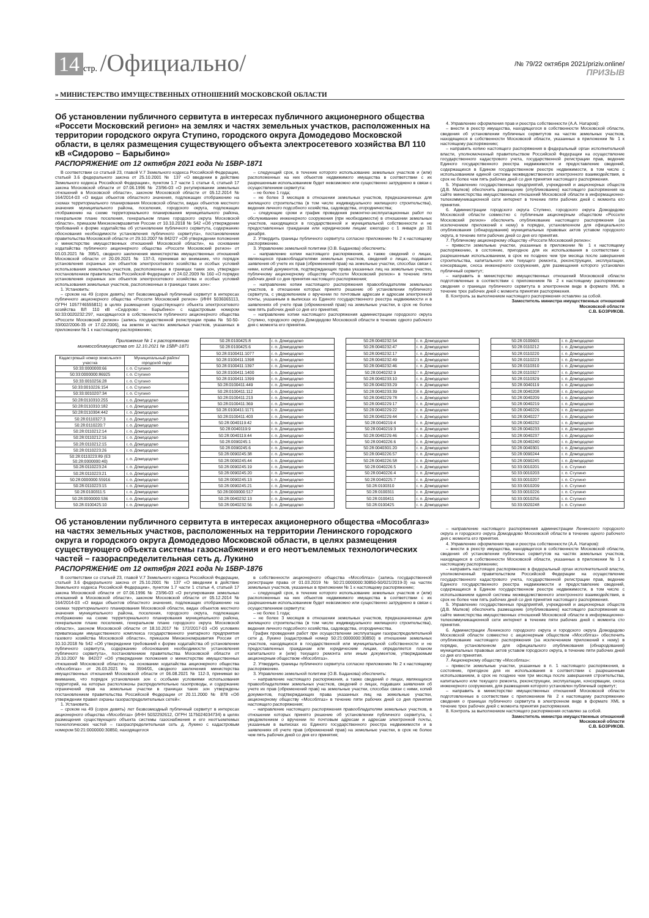14 стр. /Официально/
/№ 79/22 октября 2021/priziv.online/
ПРИЗЫВ
» МИНИСТЕРСТВО ИМУЩЕСТВЕННЫХ ОТНОШЕНИЙ МОСКОВСКОЙ ОБЛАСТИ
Об установлении публичного сервитута в интересах публичного акционерного общества «Россети Московский регион» на землях и частях земельных участков, расположенных на территории городского округа Ступино, городского округа Домодедово Московской области, в целях размещения существующего объекта электросетевого хозяйства ВЛ 110 кВ «Сидорово – Барыбино»
РАСПОРЯЖЕНИЕ от 12 октября 2021 года № 15ВР-1871
В соответствии со статьей 23, главой V.7 Земельного кодекса Российской Федерации, статьей 3.6 федерального закона от 25.10.2001 № 137 «О введении в действие Земельного кодекса Российской Федерации», пунктом 1.7 части 1 статьи 4, статьей 17 закона Московской области от 07.06.1996 № 23/96-03 «О регулировании земельных отношений в Московской области», законом Московской области от 05.12.2014 № 164/2014-03 «О видах объектов областного значения, подлежащих отображению на схемах территориального планирования Московской области, видах объектов местного значения муниципального района, поселения, городского округа, подлежащих отображению на схеме территориального планирования муниципального района, генеральном плане поселения, генеральном плане городского округа Московской области», приказом Минэкономразвития России от 10.10.2018 № 542 «Об утверждении требований к форме ходатайства об установлении публичного сервитута, содержанию обоснования необходимости установления публичного сервитута», постановлением правительства Московской области от 29.10.2007 № 842/27 «Об утверждении положения о министерстве имущественных отношений Московской области», на основании ходатайства публичного акционерного общества «Россети Московский регион» от 03.03.2021 № 395/1, сводного заключения министерства имущественных отношений Московской области от 20.09.2021 № 137-3, принимая во внимание, что порядок установления охранных зон объектов электросетевого хозяйства и особых условий использования земельных участков, расположенных в границах таких зон, утвержден постановлением правительства Российской Федерации от 24.02.2009 № 160 «О порядке установления охранных зон объектов электросетевого хозяйства и особых условий использования земельных участков, расположенных в границах таких зон»:
1. Установить:
– сроком на 49 (сорок девять) лет безвозмездный публичный сервитут в интересах публичного акционерного общества «Россети Московский регион» (ИНН 5036065113, ОГРН 1057746555811) в целях размещения существующего объекта электросетевого хозяйства ВЛ 110 кВ «Сидорово – Барыбино» с кадастровым номером 50:33:0020232:297, находящегося в собственности публичного акционерного общества «Россети Московский регион» (запись государственной регистрации права № 50-50-33/002/2006-35 от 17.02.2006), на землях и частях земельных участков, указанных в приложении № 1 к настоящему распоряжению;
– следующий срок, в течение которого использование земельных участков и (или) расположенных на них объектов недвижимого имущества в соответствии с их разрешенным использованием будет невозможно или существенно затруднено в связи с осуществлением сервитута:
– не более 1 года;
– не более 3 месяцев в отношении земельных участков, предназначенных для жилищного строительства (в том числе индивидуального жилищного строительства), ведения личного подсобного хозяйства, садоводства, огородничества;
– следующие сроки и график проведения ремонтно-эксплуатационных работ по обслуживанию инженерного сооружения (при необходимости) в отношении земельных участков, находящихся в государственной и муниципальной собственности и не предоставленных гражданам или юридическим лицам: ежегодно с 1 января до 31 декабря.
2. Утвердить границы публичного сервитута согласно приложению № 2 к настоящему распоряжению.
3. Управлению земельной политики (О.В. Баданова) обеспечить:
– направление копии настоящего распоряжения, а также сведений о лицах, являющихся правообладателями земельных участков, сведений о лицах, подавших заявления об учете их прав (обременений прав) на земельные участки, способах связи с ними, копий документов, подтверждающих права указанных лиц на земельные участки, публичному акционерному обществу «Россети Московский регион» в течение пяти рабочих дней со дня принятия настоящего распоряжения;
– направление копии настоящего распоряжения правообладателям земельных участков, в отношении которых принято решение об установлении публичного сервитута, с уведомлением о вручении по почтовым адресам и адресам электронной почты, указанным в выписках из Единого государственного реестра недвижимости и в заявлениях об учете прав (обременений прав) на земельные участки, в срок не более чем пять рабочих дней со дня его принятия;
– направление копии настоящего распоряжения администрации городского округа Ступино, городского округа Домодедово Московской области в течение одного рабочего дня с момента его принятия.
4. Управлению оформления прав и реестра собственности (А.А. Натаров):
– внести в реестр имущества, находящегося в собственности Московской области, сведения об установлении публичных сервитутов на частях земельных участков, находящихся в собственности Московской области, указанных в приложении № 1 к настоящему распоряжению;
– направить копию настоящего распоряжения в федеральный орган исполнительной власти, уполномоченный правительством Российской Федерации на осуществление государственного кадастрового учета, государственной регистрации прав, ведение Единого государственного реестра недвижимости и предоставление сведений, содержащихся в Едином государственном реестре недвижимости, в том числе с использованием единой системы межведомственного электронного взаимодействия, в срок не более чем пять рабочих дней со дня принятия настоящего распоряжения.
5. Управлению государственных предприятий, учреждений и акционерных обществ (Д.В. Малков) обеспечить размещение (опубликование) настоящего распоряжения на сайте министерства имущественных отношений Московской области в информационно-телекоммуникационной сети интернет в течение пяти рабочих дней с момента его принятия.
6. Администрации городского округа Ступино, городского округа Домодедово Московской области совместно с публичным акционерным обществом «Россети Московский регион» обеспечить опубликование настоящего распоряжения (за исключением приложений к нему) в порядке, установленном для официального опубликования (обнародования) муниципальных правовых актов уставом городского округа, в течение пяти рабочих дней со дня его принятия.
7. Публичному акционерному обществу «Россети Московский регион»:
– привести земельные участки, указанные в приложении № 1 к настоящему распоряжению, в состояние, пригодное для их использования в соответствии с разрешенным использованием, в срок не позднее чем три месяца после завершения строительства, капитального или текущего ремонта, реконструкции, эксплуатации, консервации, сноса инженерного сооружения, для размещения которого установлен публичный сервитут;
– направить в министерство имущественных отношений Московской области подготовленные в соответствии с приложением № 2 к настоящему распоряжению сведения о границах публичного сервитута в электронном виде в формате XML в течение трех рабочих дней с момента принятия распоряжения.
8. Контроль за выполнением настоящего распоряжения оставляю за собой.
Заместитель министра имущественных отношений
Московской области
С.В. БОЗРИКОВ.
Приложение № 1 к распоряжению
минмособлимущества от 12.10.2021 № 15ВР-1871
| Кадастровый номер земельного участка | Муниципальный район/ городской округ |
| --- | --- |
| 50:33:0000000:66 | г. о. Ступино |
| 50:33:0000000:86925 | г. о. Ступино |
| 50:33:0010256:28 | г. о. Ступино |
| 50:33:0010226:154 | г. о. Ступино |
| 50:33:0010207:34 | г. о. Ступино |
| 50:28:0110310:255 | г. о. Домодедово |
| 50:28:0110310:182 | г. о. Домодедово |
| 50:28:0110304:442 | г. о. Домодедово |
| 50:28:0110327:3 | г. о. Домодедово |
| 50:28:0110220:7 | г. о. Домодедово |
| 50:28:0110212:14 | г. о. Домодедово |
| 50:28:0110212:16 | г. о. Домодедово |
| 50:28:0110212:15 | г. о. Домодедово |
| 50:28:0110223:26 | г. о. Домодедово |
| 50:28:0110223:89 (ЕЗ 50:28:0000000:40) | г. о. Домодедово |
| 50:28:0110223:24 | г. о. Домодедово |
| 50:28:0110223:21 | г. о. Домодедово |
| 50:28:0000000:55916 | г. о. Домодедово |
| 50:28:0110223:15 | г. о. Домодедово |
| 50:28:0100311:5 | г. о. Домодедово |
| 50:28:0000000:536 | г. о. Домодедово |
| 50:28:0100425:10 | г. о. Домодедово |
| 50:28:0100425:8 | г. о. Домодедово |
| 50:28:0100425:6 | г. о. Домодедово |
| 50:28:0100411:1077 | г. о. Домодедово |
| 50:28:0100411:1398 | г. о. Домодедово |
| 50:28:0100411:1397 | г. о. Домодедово |
| 50:28:0100411:1400 | г. о. Домодедово |
| 50:28:0100411:1399 | г. о. Домодедово |
| 50:28:0100411:449 | г. о. Домодедово |
| 50:28:0100411:112 | г. о. Домодедово |
| 50:28:0100411:213 | г. о. Домодедово |
| 50:28:0100411:369 | г. о. Домодедово |
| 50:28:0100411:1171 | г. о. Домодедово |
| 50:28:0100411:403 | г. о. Домодедово |
| 50:28:0040119:42 | г. о. Домодедово |
| 50:28:0040119:9 | г. о. Домодедово |
| 50:28:0040119:44 | г. о. Домодедово |
| 50:28:0090245:1 | г. о. Домодедово |
| 50:28:0090245:6 | г. о. Домодедово |
| 50:28:0090245:38 | г. о. Домодедово |
| 50:28:0090245:44 | г. о. Домодедово |
| 50:28:0090245:19 | г. о. Домодедово |
| 50:28:0090245:20 | г. о. Домодедово |
| 50:28:0090245:13 | г. о. Домодедово |
| 50:28:0090245:21 | г. о. Домодедово |
| 50:28:0000000:517 | г. о. Домодедово |
| 50:28:0040232:13 | г. о. Домодедово |
| 50:28:0040232:56 | г. о. Домодедово |
| 50:28:0040232:54 | г. о. Домодедово |
| 50:28:0040232:47 | г. о. Домодедово |
| 50:28:0040232:17 | г. о. Домодедово |
| 50:28:0040232:49 | г. о. Домодедово |
| 50:28:0040232:46 | г. о. Домодедово |
| 50:28:0040232:9 | г. о. Домодедово |
| 50:28:0040233:10 | г. о. Домодедово |
| 50:28:0040233:29 | г. о. Домодедово |
| 50:28:0040233:39 | г. о. Домодедово |
| 50:28:0040229:78 | г. о. Домодедово |
| 50:28:0040229:17 | г. о. Домодедово |
| 50:28:0040229:22 | г. о. Домодедово |
| 50:28:0040229:44 | г. о. Домодедово |
| 50:28:0040219:4 | г. о. Домодедово |
| 50:28:0040219:3 | г. о. Домодедово |
| 50:28:0040229:46 | г. о. Домодедово |
| 50:28:0040226:6 | г. о. Домодедово |
| 50:28:0040301:20 | г. о. Домодедово |
| 50:28:0040226:57 | г. о. Домодедово |
| 50:28:0040226:58 | г. о. Домодедово |
| 50:28:0040226:5 | г. о. Домодедово |
| 50:28:0040226:4 | г. о. Домодедово |
| 50:28:0040225:7 | г. о. Домодедово |
| 50:28:0100310 | г. о. Домодедово |
| 50:28:0100311 | г. о. Домодедово |
| 50:28:0100411 | г. о. Домодедово |
| 50:28:0100425 | г. о. Домодедово |
| 50:28:0100601 | г. о. Домодедово |
| 50:28:0110212 | г. о. Домодедово |
| 50:28:0110220 | г. о. Домодедово |
| 50:28:0110223 | г. о. Домодедово |
| 50:28:0110310 | г. о. Домодедово |
| 50:28:0110327 | г. о. Домодедово |
| 50:28:0110329 | г. о. Домодедово |
| 50:28:0040119 | г. о. Домодедово |
| 50:28:0040208 | г. о. Домодедово |
| 50:28:0040209 | г. о. Домодедово |
| 50:28:0040219 | г. о. Домодедово |
| 50:28:0040226 | г. о. Домодедово |
| 50:28:0040227 | г. о. Домодедово |
| 50:28:0040232 | г. о. Домодедово |
| 50:28:0040233 | г. о. Домодедово |
| 50:28:0040237 | г. о. Домодедово |
| 50:28:0040240 | г. о. Домодедово |
| 50:28:0040301 | г. о. Домодедово |
| 50:28:0090244 | г. о. Домодедово |
| 50:28:0090245 | г. о. Домодедово |
| 50:33:0010201 | г. о. Ступино |
| 50:33:0010203 | г. о. Ступино |
| 50:33:0010207 | г. о. Ступино |
| 50:33:0010209 | г. о. Ступино |
| 50:33:0010226 | г. о. Ступино |
| 50:33:0010256 | г. о. Ступино |
| 50:33:0020248 | г. о. Ступино |
Об установлении публичного сервитута в интересах акционерного общества «Мособлгаз» на частях земельных участков, расположенных на территории Ленинского городского округа и городского округа Домодедово Московской области, в целях размещения существующего объекта системы газоснабжения и его неотъемлемых технологических частей – газораспределительная сеть д. Лукино
РАСПОРЯЖЕНИЕ от 12 октября 2021 года № 15ВР-1876
В соответствии со статьей 23, главой V.7 Земельного кодекса Российской Федерации, статьей 3.6 федерального закона от 25.10.2001 № 137 «О введении в действие Земельного кодекса Российской Федерации», пунктом 1.7 части 1 статьи 4, статьей 17 закона Московской области от 07.06.1996 № 23/96-03 «О регулировании земельных отношений в Московской области», законом Московской области от 05.12.2014 № 164/2014-03 «О видах объектов областного значения, подлежащих отображению на схемах территориального планирования Московской области, видах объектов местного значения муниципального района, поселения, городского округа, подлежащих отображению на схеме территориального планирования муниципального района, генеральном плане поселения, генеральном плане городского округа Московской области», законом Московской области от 18.10.2017 № 172/2017-03 «Об условиях приватизации имущественного комплекса государственного унитарного предприятия газового хозяйства Московской области», приказом Минэкономразвития России от 10.10.2018 № 542 «Об утверждении требований к форме ходатайства об установлении публичного сервитута, содержанию обоснования необходимости установления публичного сервитута», постановлением правительства Московской области от 29.10.2007 № 842/27 «Об утверждении положения о министерстве имущественных отношений Московской области», на основании ходатайства акционерного общества «Мособлгаз» от 26.03.2021 № 3594/01, сводного заключения министерства имущественных отношений Московской области от 06.08.2021 № 112-3, принимая во внимание, что порядок установления зон с особыми условиями использования территорий, на которых расположены распределительные газопроводы, и содержание ограничений прав на земельные участки в границах таких зон утверждены постановлением правительства Российской Федерации от 20.11.2000 № 878 «Об утверждении правил охраны газораспределительных сетей»:
1. Установить:
– сроком на 49 (сорок девять) лет безвозмездный публичный сервитут в интересах акционерного общества «Мособлгаз» (ИНН 5032292612, ОГРН 1175024034734) в целях размещения существующего объекта системы газоснабжения и его неотъемлемых технологических частей – газораспределительная сеть д. Лукино с кадастровым номером 50:21:0000000:30850, находящегося
в собственности акционерного общества «Мособлгаз» (запись государственной регистрации права от 01.03.2019 № 50:21:0000000:30850-50/021/2019-3) на частях земельных участков, указанных в приложении № 1 к настоящему распоряжению;
– следующий срок, в течение которого использование земельных участков и (или) расположенных на них объектов недвижимого имущества в соответствии с их разрешенным использованием будет невозможно или существенно затруднено в связи с осуществлением сервитута:
– не более 1 года;
– не более 3 месяцев в отношении земельных участков, предназначенных для жилищного строительства (в том числе индивидуального жилищного строительства), ведения личного подсобного хозяйства, садоводства, огородничества.
График проведения работ при осуществлении эксплуатации газораспределительной сети д. Лукино (кадастровый номер 50:21:0000000:30850) в отношении земельных участков, находящихся в государственной или муниципальной собственности и не предоставленных гражданам или юридическим лицам, определяется планом капитального и (или) текущего ремонта или иным документом, утверждаемым акционерным обществом «Мособлгаз».
2. Утвердить границы публичного сервитута согласно приложению № 2 к настоящему распоряжению.
3. Управлению земельной политики (О.В. Баданова) обеспечить:
– направление настоящего распоряжения, а также сведений о лицах, являющихся правообладателями земельных участков, сведений о лицах, подавших заявления об учете их прав (обременений прав) на земельные участки, способах связи с ними, копий документов, подтверждающих права указанных лиц на земельные участки, акционерному обществу «Мособлгаз» в течение пяти рабочих дней со дня принятия настоящего распоряжения;
– направление настоящего распоряжения правообладателям земельных участков, в отношении которых принято решение об установлении публичного сервитута, с уведомлением о вручении по почтовым адресам и адресам электронной почты, указанным в выписках из Единого государственного реестра недвижимости и в заявлениях об учете прав (обременений прав) на земельные участки, в срок не более чем пять рабочих дней со дня его принятия;
– направление настоящего распоряжения администрации Ленинского городского округа и городского округа Домодедово Московской области в течение одного рабочего дня с момента его принятия.
4. Управлению оформления прав и реестра собственности (А.А. Натаров):
– внести в реестр имущества, находящегося в собственности Московской области, сведения об установлении публичных сервитутов на частях земельных участков, находящихся в собственности Московской области, указанных в приложении № 1 к настоящему распоряжению;
– направить настоящее распоряжение в федеральный орган исполнительной власти, уполномоченный правительством Российской Федерации на осуществление государственного кадастрового учета, государственной регистрации прав, ведение Единого государственного реестра недвижимости и предоставление сведений, содержащихся в Едином государственном реестре недвижимости, в том числе с использованием единой системы межведомственного электронного взаимодействия, в срок не более чем пять рабочих дней со дня принятия настоящего распоряжения.
5. Управлению государственных предприятий, учреждений и акционерных обществ (Д.В. Малков) обеспечить размещение (опубликование) настоящего распоряжения на сайте министерства имущественных отношений Московской области в информационно-телекоммуникационной сети интернет в течение пяти рабочих дней с момента сто принятия.
6. Администрации Ленинского городского округа и городского округа Домодедово Московской области совместно с акционерным обществом «Мособлгаз» обеспечить опубликование настоящего распоряжения (за исключением приложений к нему) в порядке, установленном для официального опубликования (обнародования) муниципальных правовых актов уставом городского округа, в течение пяти рабочих дней со дня его принятия.
7. Акционерному обществу «Мособлгаз»:
– привести земельные участки, указанные в п. 1 настоящего распоряжения, в состояние, пригодное для их использования в соответствии с разрешенным использованием, в срок не позднее чем три месяца после завершения строительства, капитального или текущего ремонта, реконструкции, эксплуатации, консервации, сноса инженерного сооружения, для размещения которого установлен публичный сервитут;
– направить в министерство имущественных отношений Московской области подготовленные в соответствии с приложением № 2 к настоящему распоряжению сведения о границах публичного сервитута в электронном виде в формате XML в течение трех рабочих дней с момента принятия распоряжения.
8. Контроль за выполнением настоящего распоряжения оставляю за собой.
Заместитель министра имущественных отношений
Московской области
С.В. БОЗРИКОВ.